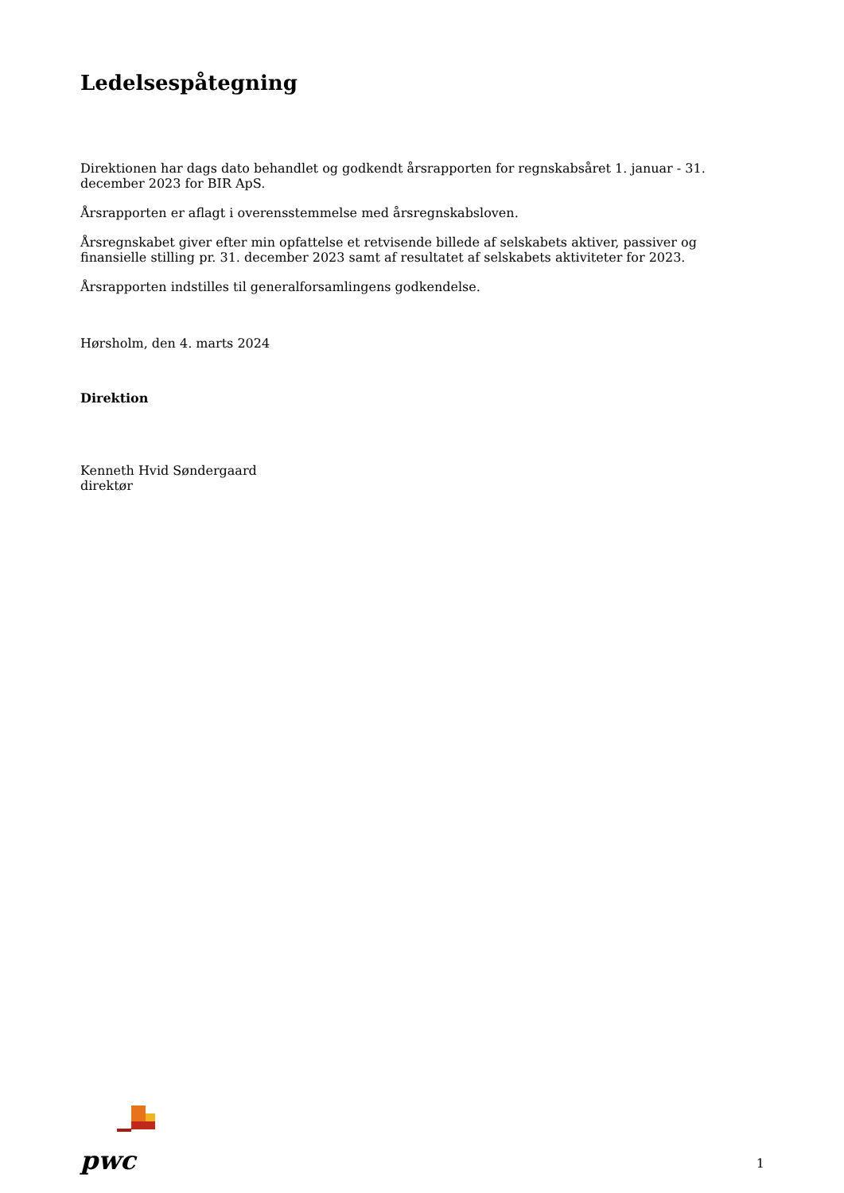Ledelsespåtegning
Direktionen har dags dato behandlet og godkendt årsrapporten for regnskabsåret 1. januar - 31. december 2023 for BIR ApS.
Årsrapporten er aflagt i overensstemmelse med årsregnskabsloven.
Årsregnskabet giver efter min opfattelse et retvisende billede af selskabets aktiver, passiver og finansielle stilling pr. 31. december 2023 samt af resultatet af selskabets aktiviteter for 2023.
Årsrapporten indstilles til generalforsamlingens godkendelse.
Hørsholm, den 4. marts 2024
Direktion
Kenneth Hvid Søndergaard
direktør
pwc
1